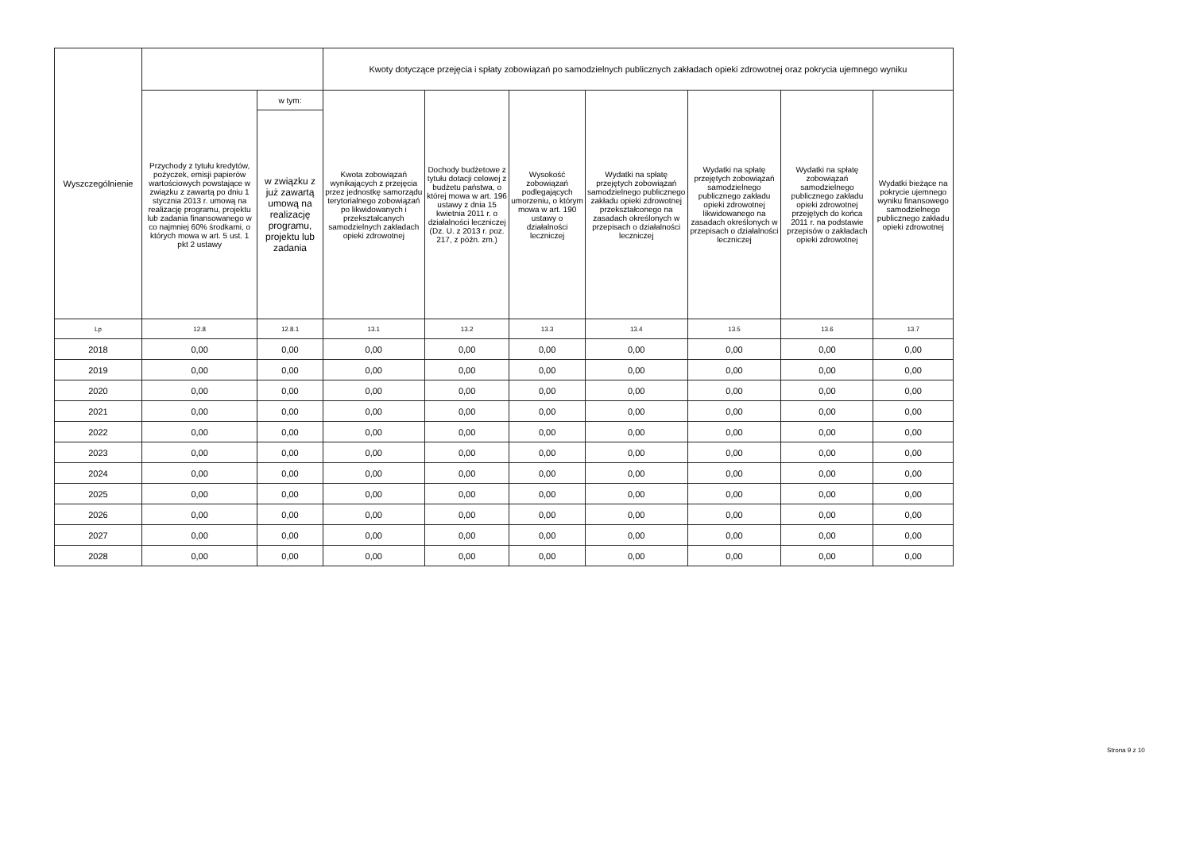| Wyszczególnienie | | | Kwoty dotyczące przejęcia i spłaty zobowiązań po samodzielnych publicznych zakładach opieki zdrowotnej oraz pokrycia ujemnego wyniku | | | | | | |
| --- | --- | --- | --- | --- | --- | --- | --- | --- | --- |
| | Przychody z tytułu kredytów, pożyczek, emisji papierów wartościowych powstające w związku z zawartą po dniu 1 stycznia 2013 r. umową na realizację programu, projektu lub zadania finansowanego w co najmniej 60% środkami, o których mowa w art. 5 ust. 1 pkt 2 ustawy | w tym: | Kwota zobowiązań wynikających z przejęcia przez jednostkę samorządu terytorialnego zobowiązań po likwidowanych i przekształcanych samodzielnych zakładach opieki zdrowotnej | Dochody budżetowe z tytułu dotacji celowej z budżetu państwa, o której mowa w art. 196 ustawy z dnia 15 kwietnia 2011 r. o działalności leczniczej (Dz. U. z 2013 r. poz. 217, z późn. zm.) | Wysokość zobowiązań podlegających umorzeniu, o którym mowa w art. 190 ustawy o działalności leczniczej | Wydatki na spłatę przejętych zobowiązań samodzielnego publicznego zakładu opieki zdrowotnej przekształconego na zasadach określonych w przepisach o działalności leczniczej | Wydatki na spłatę przejętych zobowiązań samodzielnego publicznego zakładu opieki zdrowotnej likwidowanego na zasadach określonych w przepisach o działalności leczniczej | Wydatki na spłatę zobowiązań samodzielnego publicznego zakładu opieki zdrowotnej przejętych do końca 2011 r. na podstawie przepisów o zakładach opieki zdrowotnej | Wydatki bieżące na pokrycie ujemnego wyniku finansowego samodzielnego publicznego zakładu opieki zdrowotnej |
| | | w związku z już zawartą umową na realizację programu, projektu lub zadania | | | | | | | |
| Lp | 12.8 | 12.8.1 | 13.1 | 13.2 | 13.3 | 13.4 | 13.5 | 13.6 | 13.7 |
| 2018 | 0,00 | 0,00 | 0,00 | 0,00 | 0,00 | 0,00 | 0,00 | 0,00 | 0,00 |
| 2019 | 0,00 | 0,00 | 0,00 | 0,00 | 0,00 | 0,00 | 0,00 | 0,00 | 0,00 |
| 2020 | 0,00 | 0,00 | 0,00 | 0,00 | 0,00 | 0,00 | 0,00 | 0,00 | 0,00 |
| 2021 | 0,00 | 0,00 | 0,00 | 0,00 | 0,00 | 0,00 | 0,00 | 0,00 | 0,00 |
| 2022 | 0,00 | 0,00 | 0,00 | 0,00 | 0,00 | 0,00 | 0,00 | 0,00 | 0,00 |
| 2023 | 0,00 | 0,00 | 0,00 | 0,00 | 0,00 | 0,00 | 0,00 | 0,00 | 0,00 |
| 2024 | 0,00 | 0,00 | 0,00 | 0,00 | 0,00 | 0,00 | 0,00 | 0,00 | 0,00 |
| 2025 | 0,00 | 0,00 | 0,00 | 0,00 | 0,00 | 0,00 | 0,00 | 0,00 | 0,00 |
| 2026 | 0,00 | 0,00 | 0,00 | 0,00 | 0,00 | 0,00 | 0,00 | 0,00 | 0,00 |
| 2027 | 0,00 | 0,00 | 0,00 | 0,00 | 0,00 | 0,00 | 0,00 | 0,00 | 0,00 |
| 2028 | 0,00 | 0,00 | 0,00 | 0,00 | 0,00 | 0,00 | 0,00 | 0,00 | 0,00 |
Strona 9 z 10